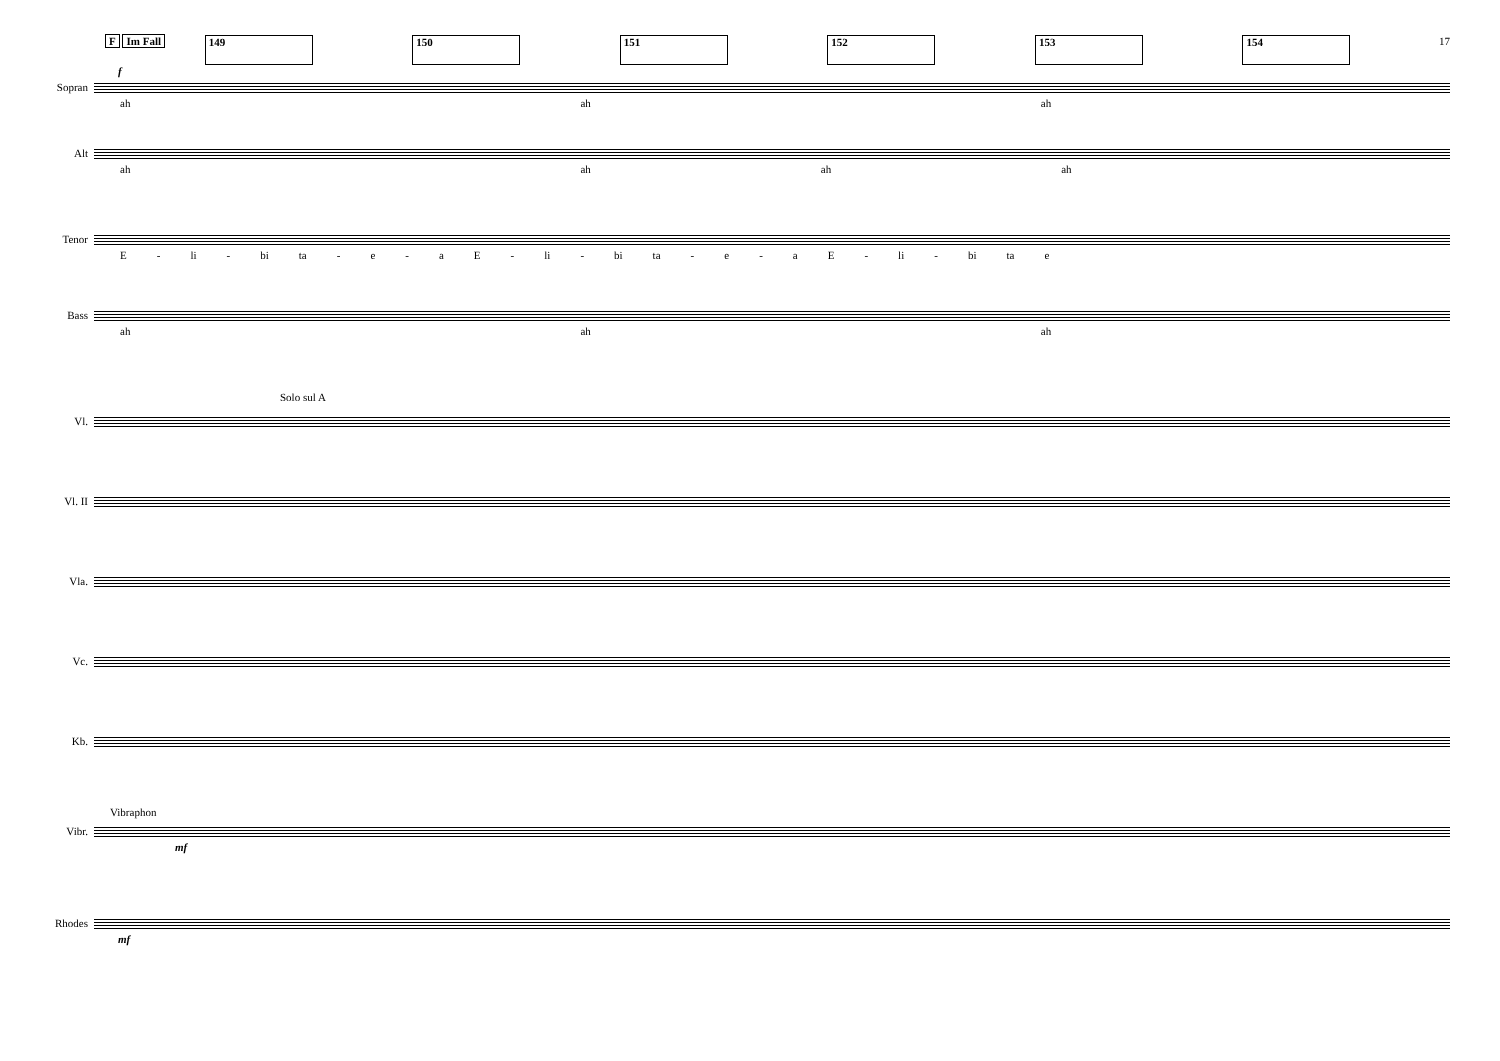F Im Fall 149 150 151 152 153 154 17
f
Sopran
ah ah ah
Alt
ah ah ah ah
Tenor
E - li - bi ta - e - aE - li - bi ta - e - aE - li - bi ta e
Bass
ah ah ah
Solo sul A
Vl.
Vl. II
Vla.
Vc.
Kb.
Vibraphon
Vibr.
mf
Rhodes
mf